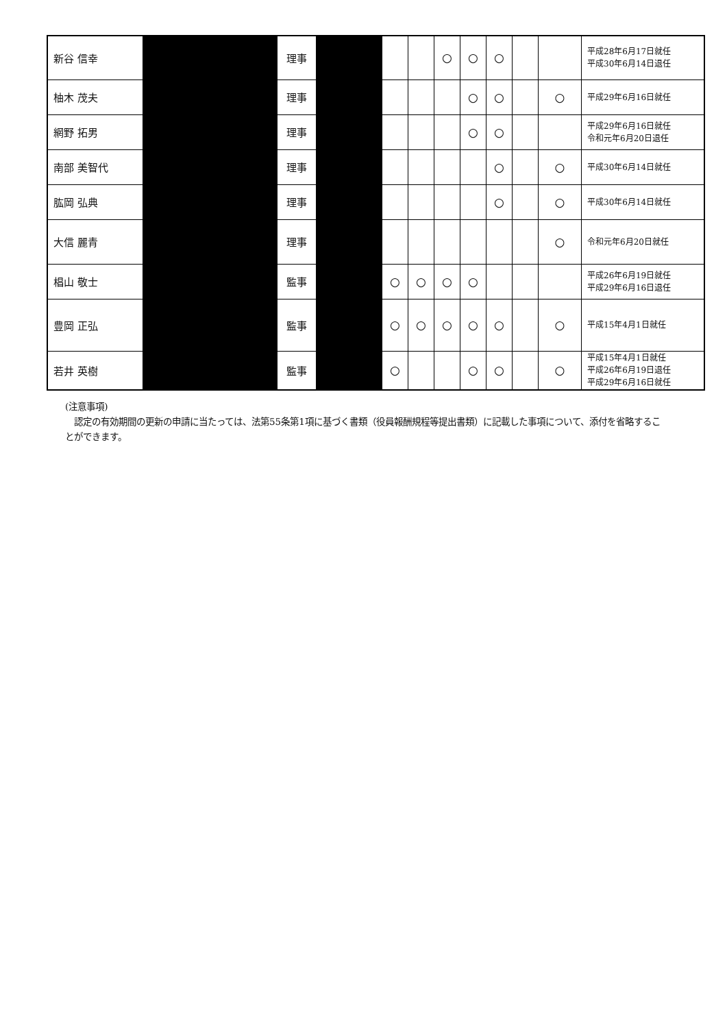| 新谷 信幸 | | 理事 | | | | ○ | ○ | ○ | | | 平成28年6月17日就任 平成30年6月14日退任 |
| 柚木 茂夫 | | 理事 | | | | | ○ | ○ | | ○ | 平成29年6月16日就任 |
| 網野 拓男 | | 理事 | | | | | ○ | ○ | | | 平成29年6月16日就任 令和元年6月20日退任 |
| 南部 美智代 | | 理事 | | | | | | ○ | | ○ | 平成30年6月14日就任 |
| 肱岡 弘典 | | 理事 | | | | | | ○ | | ○ | 平成30年6月14日就任 |
| 大信 麗青 | | 理事 | | | | | | | | ○ | 令和元年6月20日就任 |
| 椙山 敬士 | | 監事 | | ○ | ○ | ○ | ○ | | | | 平成26年6月19日就任 平成29年6月16日退任 |
| 豊岡 正弘 | | 監事 | | ○ | ○ | ○ | ○ | ○ | | ○ | 平成15年4月1日就任 |
| 若井 英樹 | | 監事 | | ○ | | | ○ | ○ | | ○ | 平成15年4月1日就任 平成26年6月19日退任 平成29年6月16日就任 |
(注意事項)
　認定の有効期間の更新の申請に当たっては、法第55条第1項に基づく書類（役員報酬規程等提出書類）に記載した事項について、添付を省略することができます。